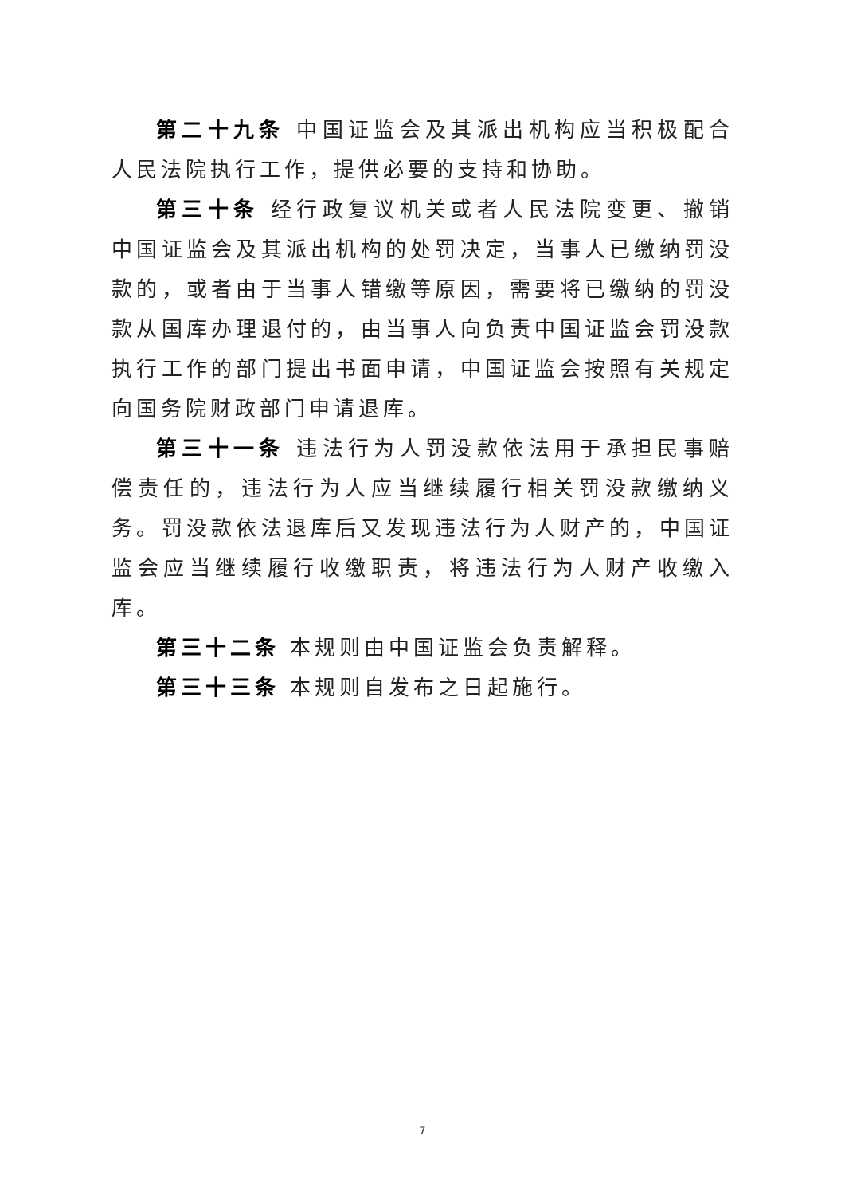第二十九条 中国证监会及其派出机构应当积极配合人民法院执行工作，提供必要的支持和协助。
第三十条 经行政复议机关或者人民法院变更、撤销中国证监会及其派出机构的处罚决定，当事人已缴纳罚没款的，或者由于当事人错缴等原因，需要将已缴纳的罚没款从国库办理退付的，由当事人向负责中国证监会罚没款执行工作的部门提出书面申请，中国证监会按照有关规定向国务院财政部门申请退库。
第三十一条 违法行为人罚没款依法用于承担民事赔偿责任的，违法行为人应当继续履行相关罚没款缴纳义务。罚没款依法退库后又发现违法行为人财产的，中国证监会应当继续履行收缴职责，将违法行为人财产收缴入库。
第三十二条 本规则由中国证监会负责解释。
第三十三条 本规则自发布之日起施行。
7